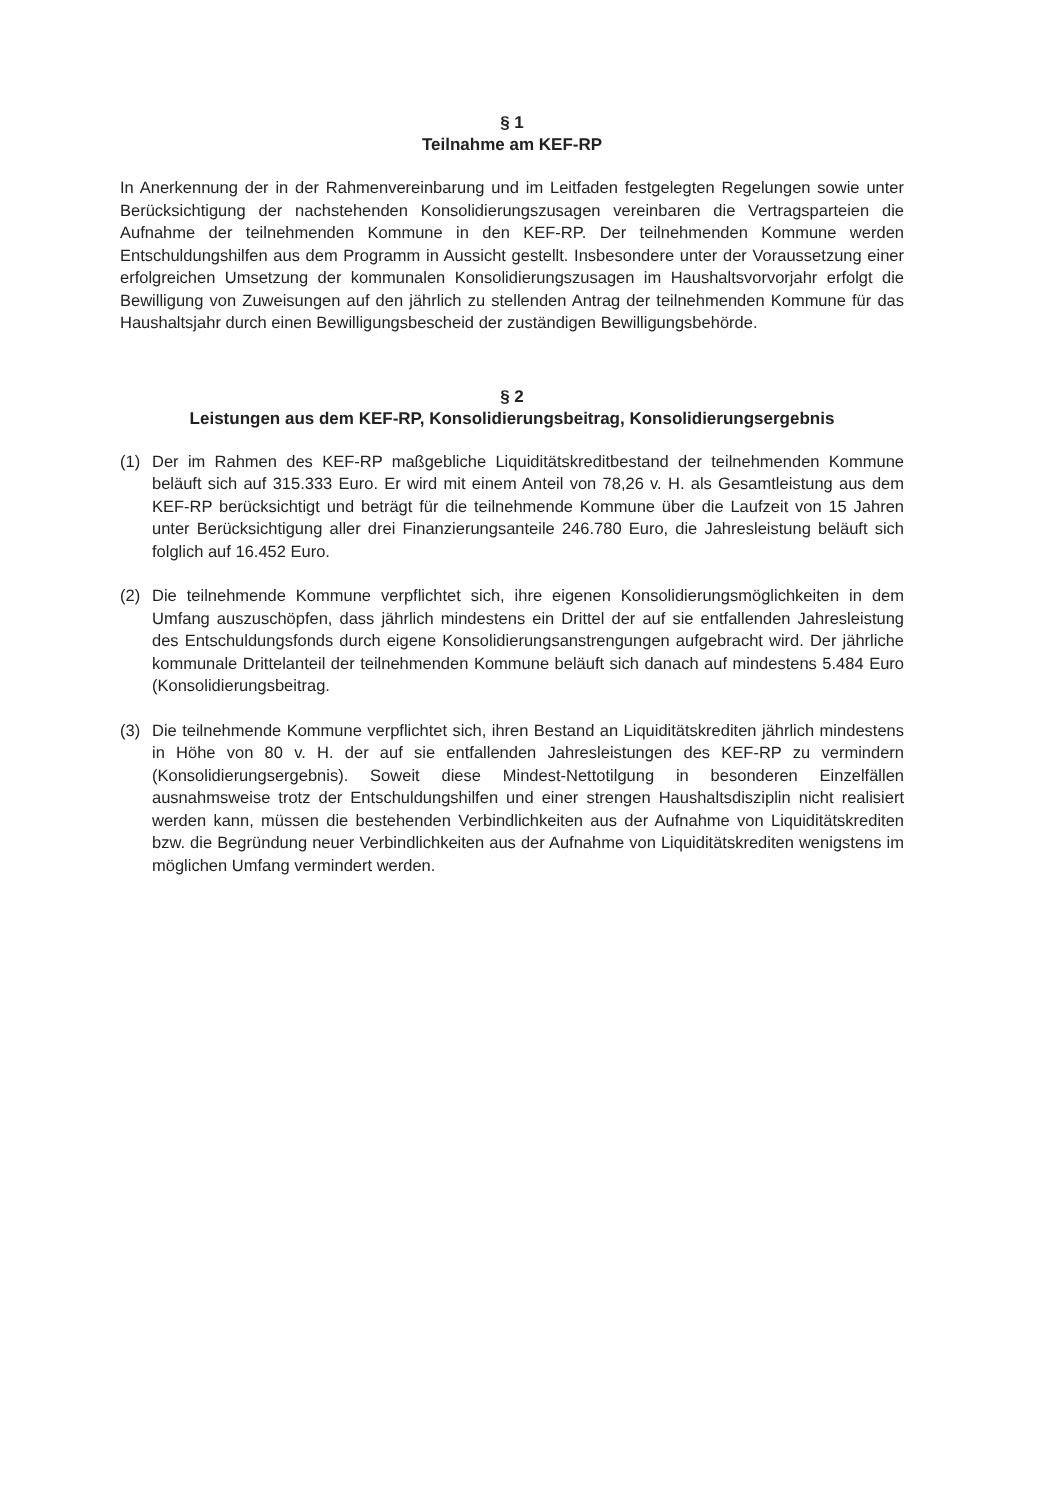§ 1
Teilnahme am KEF-RP
In Anerkennung der in der Rahmenvereinbarung und im Leitfaden festgelegten Regelungen sowie unter Berücksichtigung der nachstehenden Konsolidierungszusagen vereinbaren die Vertragsparteien die Aufnahme der teilnehmenden Kommune in den KEF-RP. Der teilnehmenden Kommune werden Entschuldungshilfen aus dem Programm in Aussicht gestellt. Insbesondere unter der Voraussetzung einer erfolgreichen Umsetzung der kommunalen Konsolidierungszusagen im Haushaltsvorvorjahr erfolgt die Bewilligung von Zuweisungen auf den jährlich zu stellenden Antrag der teilnehmenden Kommune für das Haushaltsjahr durch einen Bewilligungsbescheid der zuständigen Bewilligungsbehörde.
§ 2
Leistungen aus dem KEF-RP, Konsolidierungsbeitrag, Konsolidierungsergebnis
(1) Der im Rahmen des KEF-RP maßgebliche Liquiditätskreditbestand der teilnehmenden Kommune beläuft sich auf 315.333 Euro. Er wird mit einem Anteil von 78,26 v. H. als Gesamtleistung aus dem KEF-RP berücksichtigt und beträgt für die teilnehmende Kommune über die Laufzeit von 15 Jahren unter Berücksichtigung aller drei Finanzierungsanteile 246.780 Euro, die Jahresleistung beläuft sich folglich auf 16.452 Euro.
(2) Die teilnehmende Kommune verpflichtet sich, ihre eigenen Konsolidierungsmöglichkeiten in dem Umfang auszuschöpfen, dass jährlich mindestens ein Drittel der auf sie entfallenden Jahresleistung des Entschuldungsfonds durch eigene Konsolidierungsanstrengungen aufgebracht wird. Der jährliche kommunale Drittelanteil der teilnehmenden Kommune beläuft sich danach auf mindestens 5.484 Euro (Konsolidierungsbeitrag.
(3) Die teilnehmende Kommune verpflichtet sich, ihren Bestand an Liquiditätskrediten jährlich mindestens in Höhe von 80 v. H. der auf sie entfallenden Jahresleistungen des KEF-RP zu vermindern (Konsolidierungsergebnis). Soweit diese Mindest-Nettotilgung in besonderen Einzelfällen ausnahmsweise trotz der Entschuldungshilfen und einer strengen Haushaltsdisziplin nicht realisiert werden kann, müssen die bestehenden Verbindlichkeiten aus der Aufnahme von Liquiditätskrediten bzw. die Begründung neuer Verbindlichkeiten aus der Aufnahme von Liquiditätskrediten wenigstens im möglichen Umfang vermindert werden.